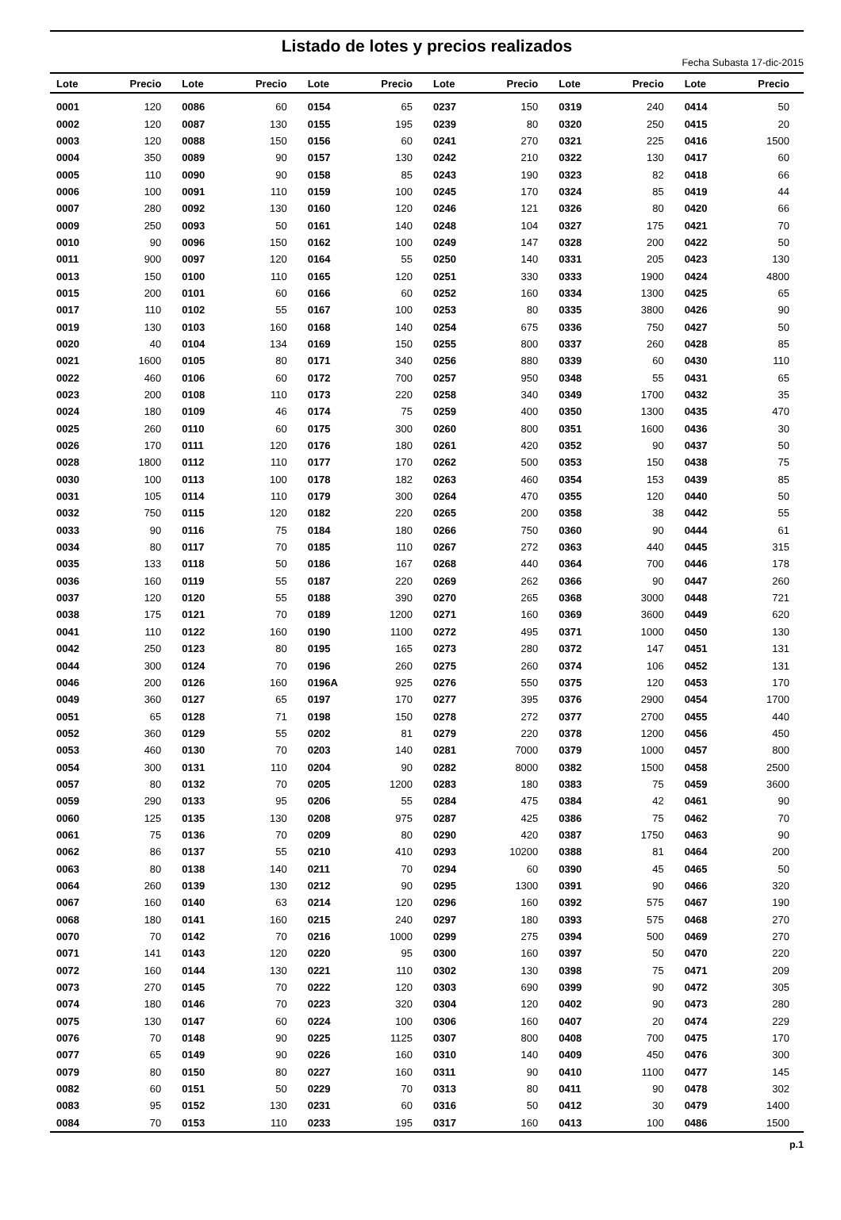Listado de lotes y precios realizados
Fecha Subasta 17-dic-2015
| Lote | Precio | Lote | Precio | Lote | Precio | Lote | Precio | Lote | Precio | Lote | Precio |
| --- | --- | --- | --- | --- | --- | --- | --- | --- | --- | --- | --- |
| 0001 | 120 | 0086 | 60 | 0154 | 65 | 0237 | 150 | 0319 | 240 | 0414 | 50 |
| 0002 | 120 | 0087 | 130 | 0155 | 195 | 0239 | 80 | 0320 | 250 | 0415 | 20 |
| 0003 | 120 | 0088 | 150 | 0156 | 60 | 0241 | 270 | 0321 | 225 | 0416 | 1500 |
| 0004 | 350 | 0089 | 90 | 0157 | 130 | 0242 | 210 | 0322 | 130 | 0417 | 60 |
| 0005 | 110 | 0090 | 90 | 0158 | 85 | 0243 | 190 | 0323 | 82 | 0418 | 66 |
| 0006 | 100 | 0091 | 110 | 0159 | 100 | 0245 | 170 | 0324 | 85 | 0419 | 44 |
| 0007 | 280 | 0092 | 130 | 0160 | 120 | 0246 | 121 | 0326 | 80 | 0420 | 66 |
| 0009 | 250 | 0093 | 50 | 0161 | 140 | 0248 | 104 | 0327 | 175 | 0421 | 70 |
| 0010 | 90 | 0096 | 150 | 0162 | 100 | 0249 | 147 | 0328 | 200 | 0422 | 50 |
| 0011 | 900 | 0097 | 120 | 0164 | 55 | 0250 | 140 | 0331 | 205 | 0423 | 130 |
| 0013 | 150 | 0100 | 110 | 0165 | 120 | 0251 | 330 | 0333 | 1900 | 0424 | 4800 |
| 0015 | 200 | 0101 | 60 | 0166 | 60 | 0252 | 160 | 0334 | 1300 | 0425 | 65 |
| 0017 | 110 | 0102 | 55 | 0167 | 100 | 0253 | 80 | 0335 | 3800 | 0426 | 90 |
| 0019 | 130 | 0103 | 160 | 0168 | 140 | 0254 | 675 | 0336 | 750 | 0427 | 50 |
| 0020 | 40 | 0104 | 134 | 0169 | 150 | 0255 | 800 | 0337 | 260 | 0428 | 85 |
| 0021 | 1600 | 0105 | 80 | 0171 | 340 | 0256 | 880 | 0339 | 60 | 0430 | 110 |
| 0022 | 460 | 0106 | 60 | 0172 | 700 | 0257 | 950 | 0348 | 55 | 0431 | 65 |
| 0023 | 200 | 0108 | 110 | 0173 | 220 | 0258 | 340 | 0349 | 1700 | 0432 | 35 |
| 0024 | 180 | 0109 | 46 | 0174 | 75 | 0259 | 400 | 0350 | 1300 | 0435 | 470 |
| 0025 | 260 | 0110 | 60 | 0175 | 300 | 0260 | 800 | 0351 | 1600 | 0436 | 30 |
| 0026 | 170 | 0111 | 120 | 0176 | 180 | 0261 | 420 | 0352 | 90 | 0437 | 50 |
| 0028 | 1800 | 0112 | 110 | 0177 | 170 | 0262 | 500 | 0353 | 150 | 0438 | 75 |
| 0030 | 100 | 0113 | 100 | 0178 | 182 | 0263 | 460 | 0354 | 153 | 0439 | 85 |
| 0031 | 105 | 0114 | 110 | 0179 | 300 | 0264 | 470 | 0355 | 120 | 0440 | 50 |
| 0032 | 750 | 0115 | 120 | 0182 | 220 | 0265 | 200 | 0358 | 38 | 0442 | 55 |
| 0033 | 90 | 0116 | 75 | 0184 | 180 | 0266 | 750 | 0360 | 90 | 0444 | 61 |
| 0034 | 80 | 0117 | 70 | 0185 | 110 | 0267 | 272 | 0363 | 440 | 0445 | 315 |
| 0035 | 133 | 0118 | 50 | 0186 | 167 | 0268 | 440 | 0364 | 700 | 0446 | 178 |
| 0036 | 160 | 0119 | 55 | 0187 | 220 | 0269 | 262 | 0366 | 90 | 0447 | 260 |
| 0037 | 120 | 0120 | 55 | 0188 | 390 | 0270 | 265 | 0368 | 3000 | 0448 | 721 |
| 0038 | 175 | 0121 | 70 | 0189 | 1200 | 0271 | 160 | 0369 | 3600 | 0449 | 620 |
| 0041 | 110 | 0122 | 160 | 0190 | 1100 | 0272 | 495 | 0371 | 1000 | 0450 | 130 |
| 0042 | 250 | 0123 | 80 | 0195 | 165 | 0273 | 280 | 0372 | 147 | 0451 | 131 |
| 0044 | 300 | 0124 | 70 | 0196 | 260 | 0275 | 260 | 0374 | 106 | 0452 | 131 |
| 0046 | 200 | 0126 | 160 | 0196A | 925 | 0276 | 550 | 0375 | 120 | 0453 | 170 |
| 0049 | 360 | 0127 | 65 | 0197 | 170 | 0277 | 395 | 0376 | 2900 | 0454 | 1700 |
| 0051 | 65 | 0128 | 71 | 0198 | 150 | 0278 | 272 | 0377 | 2700 | 0455 | 440 |
| 0052 | 360 | 0129 | 55 | 0202 | 81 | 0279 | 220 | 0378 | 1200 | 0456 | 450 |
| 0053 | 460 | 0130 | 70 | 0203 | 140 | 0281 | 7000 | 0379 | 1000 | 0457 | 800 |
| 0054 | 300 | 0131 | 110 | 0204 | 90 | 0282 | 8000 | 0382 | 1500 | 0458 | 2500 |
| 0057 | 80 | 0132 | 70 | 0205 | 1200 | 0283 | 180 | 0383 | 75 | 0459 | 3600 |
| 0059 | 290 | 0133 | 95 | 0206 | 55 | 0284 | 475 | 0384 | 42 | 0461 | 90 |
| 0060 | 125 | 0135 | 130 | 0208 | 975 | 0287 | 425 | 0386 | 75 | 0462 | 70 |
| 0061 | 75 | 0136 | 70 | 0209 | 80 | 0290 | 420 | 0387 | 1750 | 0463 | 90 |
| 0062 | 86 | 0137 | 55 | 0210 | 410 | 0293 | 10200 | 0388 | 81 | 0464 | 200 |
| 0063 | 80 | 0138 | 140 | 0211 | 70 | 0294 | 60 | 0390 | 45 | 0465 | 50 |
| 0064 | 260 | 0139 | 130 | 0212 | 90 | 0295 | 1300 | 0391 | 90 | 0466 | 320 |
| 0067 | 160 | 0140 | 63 | 0214 | 120 | 0296 | 160 | 0392 | 575 | 0467 | 190 |
| 0068 | 180 | 0141 | 160 | 0215 | 240 | 0297 | 180 | 0393 | 575 | 0468 | 270 |
| 0070 | 70 | 0142 | 70 | 0216 | 1000 | 0299 | 275 | 0394 | 500 | 0469 | 270 |
| 0071 | 141 | 0143 | 120 | 0220 | 95 | 0300 | 160 | 0397 | 50 | 0470 | 220 |
| 0072 | 160 | 0144 | 130 | 0221 | 110 | 0302 | 130 | 0398 | 75 | 0471 | 209 |
| 0073 | 270 | 0145 | 70 | 0222 | 120 | 0303 | 690 | 0399 | 90 | 0472 | 305 |
| 0074 | 180 | 0146 | 70 | 0223 | 320 | 0304 | 120 | 0402 | 90 | 0473 | 280 |
| 0075 | 130 | 0147 | 60 | 0224 | 100 | 0306 | 160 | 0407 | 20 | 0474 | 229 |
| 0076 | 70 | 0148 | 90 | 0225 | 1125 | 0307 | 800 | 0408 | 700 | 0475 | 170 |
| 0077 | 65 | 0149 | 90 | 0226 | 160 | 0310 | 140 | 0409 | 450 | 0476 | 300 |
| 0079 | 80 | 0150 | 80 | 0227 | 160 | 0311 | 90 | 0410 | 1100 | 0477 | 145 |
| 0082 | 60 | 0151 | 50 | 0229 | 70 | 0313 | 80 | 0411 | 90 | 0478 | 302 |
| 0083 | 95 | 0152 | 130 | 0231 | 60 | 0316 | 50 | 0412 | 30 | 0479 | 1400 |
| 0084 | 70 | 0153 | 110 | 0233 | 195 | 0317 | 160 | 0413 | 100 | 0486 | 1500 |
p.1